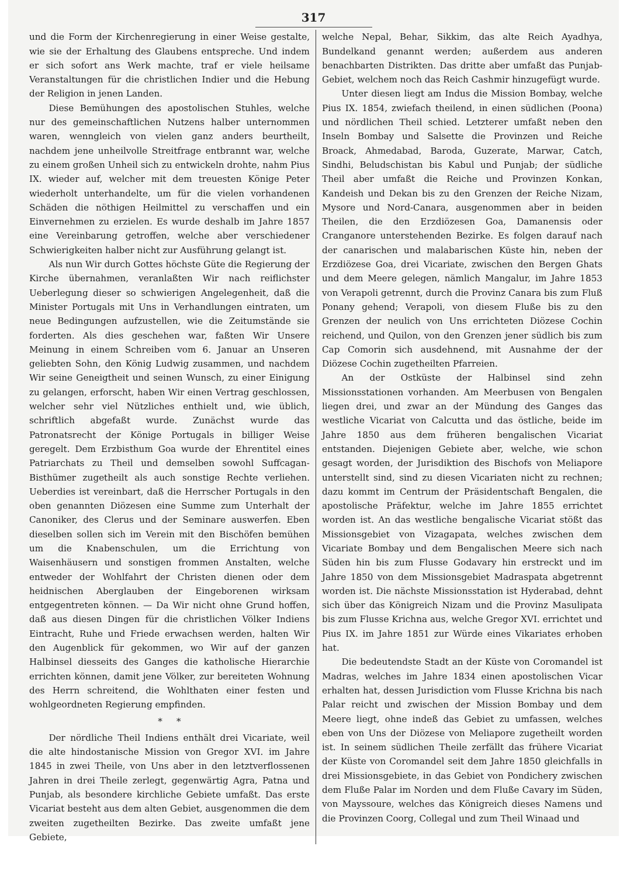317
und die Form der Kirchenregierung in einer Weise gestalte, wie sie der Erhaltung des Glaubens entspreche. Und indem er sich sofort ans Werk machte, traf er viele heilsame Veranstaltungen für die christlichen Indier und die Hebung der Religion in jenen Landen.
Diese Bemühungen des apostolischen Stuhles, welche nur des gemeinschaftlichen Nutzens halber unternommen waren, wenngleich von vielen ganz anders beurtheilt, nachdem jene unheilvolle Streitfrage entbrannt war, welche zu einem großen Unheil sich zu entwickeln drohte, nahm Pius IX. wieder auf, welcher mit dem treuesten Könige Peter wiederholt unterhandelte, um für die vielen vorhandenen Schäden die nöthigen Heilmittel zu verschaffen und ein Einvernehmen zu erzielen. Es wurde deshalb im Jahre 1857 eine Vereinbarung getroffen, welche aber verschiedener Schwierigkeiten halber nicht zur Ausführung gelangt ist.
Als nun Wir durch Gottes höchste Güte die Regierung der Kirche übernahmen, veranlaßten Wir nach reiflichster Ueberlegung dieser so schwierigen Angelegenheit, daß die Minister Portugals mit Uns in Verhandlungen eintraten, um neue Bedingungen aufzustellen, wie die Zeitumstände sie forderten. Als dies geschehen war, faßten Wir Unsere Meinung in einem Schreiben vom 6. Januar an Unseren geliebten Sohn, den König Ludwig zusammen, und nachdem Wir seine Geneigtheit und seinen Wunsch, zu einer Einigung zu gelangen, erforscht, haben Wir einen Vertrag geschlossen, welcher sehr viel Nützliches enthielt und, wie üblich, schriftlich abgefaßt wurde. Zunächst wurde das Patronatsrecht der Könige Portugals in billiger Weise geregelt. Dem Erzbisthum Goa wurde der Ehrentitel eines Patriarchats zu Theil und demselben sowohl Suffcagan-Bisthümer zugetheilt als auch sonstige Rechte verliehen. Ueberdies ist vereinbart, daß die Herrscher Portugals in den oben genannten Diözesen eine Summe zum Unterhalt der Canoniker, des Clerus und der Seminare auswerfen. Eben dieselben sollen sich im Verein mit den Bischöfen bemühen um die Knabenschulen, um die Errichtung von Waisenhäusern und sonstigen frommen Anstalten, welche entweder der Wohlfahrt der Christen dienen oder dem heidnischen Aberglauben der Eingeborenen wirksam entgegentreten können. — Da Wir nicht ohne Grund hoffen, daß aus diesen Dingen für die christlichen Völker Indiens Eintracht, Ruhe und Friede erwachsen werden, halten Wir den Augenblick für gekommen, wo Wir auf der ganzen Halbinsel diesseits des Ganges die katholische Hierarchie errichten können, damit jene Völker, zur bereiteten Wohnung des Herrn schreitend, die Wohlthaten einer festen und wohlgeordneten Regierung empfinden.
* *
Der nördliche Theil Indiens enthält drei Vicariate, weil die alte hindostanische Mission von Gregor XVI. im Jahre 1845 in zwei Theile, von Uns aber in den letztverflossenen Jahren in drei Theile zerlegt, gegenwärtig Agra, Patna und Punjab, als besondere kirchliche Gebiete umfaßt. Das erste Vicariat besteht aus dem alten Gebiet, ausgenommen die dem zweiten zugetheilten Bezirke. Das zweite umfaßt jene Gebiete,
welche Nepal, Behar, Sikkim, das alte Reich Ayadhya, Bundelkand genannt werden; außerdem aus anderen benachbarten Distrikten. Das dritte aber umfaßt das Punjab-Gebiet, welchem noch das Reich Cashmir hinzugefügt wurde.
Unter diesen liegt am Indus die Mission Bombay, welche Pius IX. 1854, zwiefach theilend, in einen südlichen (Poona) und nördlichen Theil schied. Letzterer umfaßt neben den Inseln Bombay und Salsette die Provinzen und Reiche Broack, Ahmedabad, Baroda, Guzerate, Marwar, Catch, Sindhi, Beludschistan bis Kabul und Punjab; der südliche Theil aber umfaßt die Reiche und Provinzen Konkan, Kandeish und Dekan bis zu den Grenzen der Reiche Nizam, Mysore und Nord-Canara, ausgenommen aber in beiden Theilen, die den Erzdiözesen Goa, Damanensis oder Cranganore unterstehenden Bezirke. Es folgen darauf nach der canarischen und malabarischen Küste hin, neben der Erzdiözese Goa, drei Vicariate, zwischen den Bergen Ghats und dem Meere gelegen, nämlich Mangalur, im Jahre 1853 von Verapoli getrennt, durch die Provinz Canara bis zum Fluß Ponany gehend; Verapoli, von diesem Fluße bis zu den Grenzen der neulich von Uns errichteten Diözese Cochin reichend, und Quilon, von den Grenzen jener südlich bis zum Cap Comorin sich ausdehnend, mit Ausnahme der der Diözese Cochin zugetheilten Pfarreien.
An der Ostküste der Halbinsel sind zehn Missionsstationen vorhanden. Am Meerbusen von Bengalen liegen drei, und zwar an der Mündung des Ganges das westliche Vicariat von Calcutta und das östliche, beide im Jahre 1850 aus dem früheren bengalischen Vicariat entstanden. Diejenigen Gebiete aber, welche, wie schon gesagt worden, der Jurisdiktion des Bischofs von Meliapore unterstellt sind, sind zu diesen Vicariaten nicht zu rechnen; dazu kommt im Centrum der Präsidentschaft Bengalen, die apostolische Präfektur, welche im Jahre 1855 errichtet worden ist. An das westliche bengalische Vicariat stößt das Missionsgebiet von Vizagapata, welches zwischen dem Vicariate Bombay und dem Bengalischen Meere sich nach Süden hin bis zum Flusse Godavary hin erstreckt und im Jahre 1850 von dem Missionsgebiet Madraspata abgetrennt worden ist. Die nächste Missionsstation ist Hyderabad, dehnt sich über das Königreich Nizam und die Provinz Masulipata bis zum Flusse Krichna aus, welche Gregor XVI. errichtet und Pius IX. im Jahre 1851 zur Würde eines Vikariates erhoben hat.
Die bedeutendste Stadt an der Küste von Coromandel ist Madras, welches im Jahre 1834 einen apostolischen Vicar erhalten hat, dessen Jurisdiction vom Flusse Krichna bis nach Palar reicht und zwischen der Mission Bombay und dem Meere liegt, ohne indeß das Gebiet zu umfassen, welches eben von Uns der Diözese von Meliapore zugetheilt worden ist. In seinem südlichen Theile zerfällt das frühere Vicariat der Küste von Coromandel seit dem Jahre 1850 gleichfalls in drei Missionsgebiete, in das Gebiet von Pondichery zwischen dem Fluße Palar im Norden und dem Fluße Cavary im Süden, von Mayssoure, welches das Königreich dieses Namens und die Provinzen Coorg, Collegal und zum Theil Winaad und